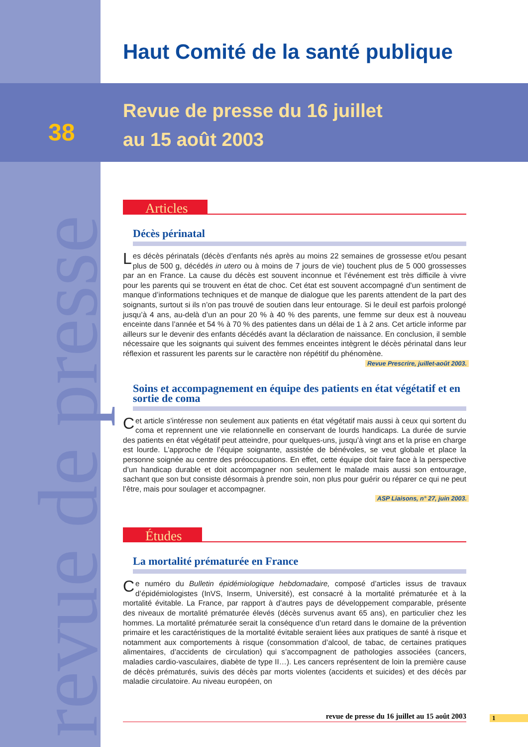revue de presse
Haut Comité de la santé publique
38
Revue de presse du 16 juillet
au 15 août 2003
Articles
Décès périnatal
Les décès périnatals (décès d’enfants nés après au moins 22 semaines de grossesse et/ou pesant plus de 500 g, décédés in utero ou à moins de 7 jours de vie) touchent plus de 5 000 grossesses par an en France. La cause du décès est souvent inconnue et l’événement est très difficile à vivre pour les parents qui se trouvent en état de choc. Cet état est souvent accompagné d’un sentiment de manque d’informations techniques et de manque de dialogue que les parents attendent de la part des soignants, surtout si ils n’on pas trouvé de soutien dans leur entourage. Si le deuil est parfois prolongé jusqu’à 4 ans, au-delà d’un an pour 20 % à 40 % des parents, une femme sur deux est à nouveau enceinte dans l’année et 54 % à 70 % des patientes dans un délai de 1 à 2 ans. Cet article informe par ailleurs sur le devenir des enfants décédés avant la déclaration de naissance. En conclusion, il semble nécessaire que les soignants qui suivent des femmes enceintes intègrent le décès périnatal dans leur réflexion et rassurent les parents sur le caractère non répétitif du phénomène.
Revue Prescrire, juillet-août 2003.
Soins et accompagnement en équipe des patients en état végétatif et en sortie de coma
Cet article s’intéresse non seulement aux patients en état végétatif mais aussi à ceux qui sortent du coma et reprennent une vie relationnelle en conservant de lourds handicaps. La durée de survie des patients en état végétatif peut atteindre, pour quelques-uns, jusqu’à vingt ans et la prise en charge est lourde. L’approche de l’équipe soignante, assistée de bénévoles, se veut globale et place la personne soignée au centre des préoccupations. En effet, cette équipe doit faire face à la perspective d’un handicap durable et doit accompagner non seulement le malade mais aussi son entourage, sachant que son but consiste désormais à prendre soin, non plus pour guérir ou réparer ce qui ne peut l’être, mais pour soulager et accompagner.
ASP Liaisons, n° 27, juin 2003.
Études
La mortalité prématurée en France
Ce numéro du Bulletin épidémiologique hebdomadaire, composé d’articles issus de travaux d’épidémiologistes (InVS, Inserm, Université), est consacré à la mortalité prématurée et à la mortalité évitable. La France, par rapport à d’autres pays de développement comparable, présente des niveaux de mortalité prématurée élevés (décès survenus avant 65 ans), en particulier chez les hommes. La mortalité prématurée serait la conséquence d’un retard dans le domaine de la prévention primaire et les caractéristiques de la mortalité évitable seraient liées aux pratiques de santé à risque et notamment aux comportements à risque (consommation d’alcool, de tabac, de certaines pratiques alimentaires, d’accidents de circulation) qui s’accompagnent de pathologies associées (cancers, maladies cardio-vasculaires, diabète de type II…). Les cancers représentent de loin la première cause de décès prématurés, suivis des décès par morts violentes (accidents et suicides) et des décès par maladie circulatoire. Au niveau européen, on
revue de presse du 16 juillet au 15 août 2003 1